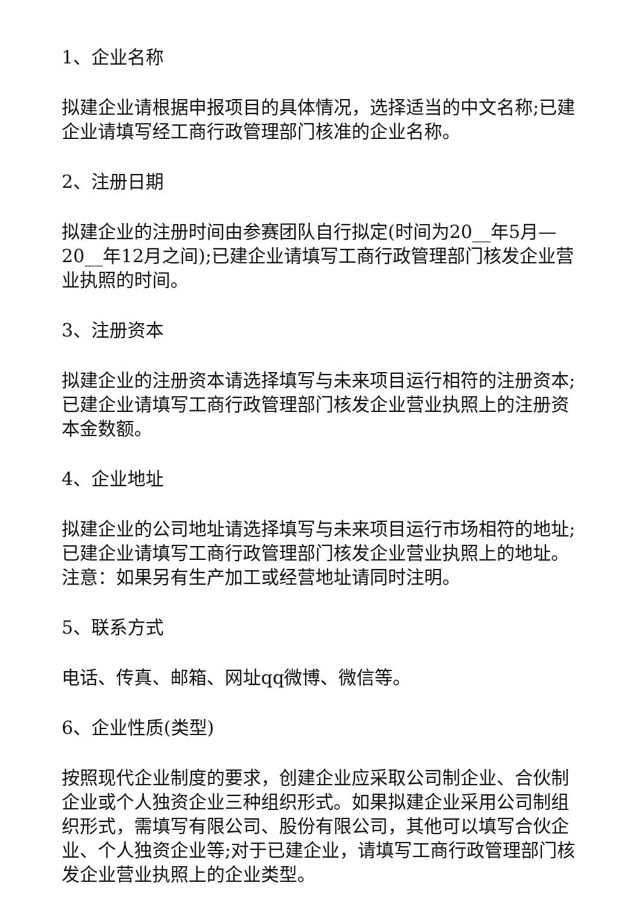1、企业名称
拟建企业请根据申报项目的具体情况，选择适当的中文名称;已建企业请填写经工商行政管理部门核准的企业名称。
2、注册日期
拟建企业的注册时间由参赛团队自行拟定(时间为20__年5月—20__年12月之间);已建企业请填写工商行政管理部门核发企业营业执照的时间。
3、注册资本
拟建企业的注册资本请选择填写与未来项目运行相符的注册资本;已建企业请填写工商行政管理部门核发企业营业执照上的注册资本金数额。
4、企业地址
拟建企业的公司地址请选择填写与未来项目运行市场相符的地址;已建企业请填写工商行政管理部门核发企业营业执照上的地址。注意：如果另有生产加工或经营地址请同时注明。
5、联系方式
电话、传真、邮箱、网址qq微博、微信等。
6、企业性质(类型)
按照现代企业制度的要求，创建企业应采取公司制企业、合伙制企业或个人独资企业三种组织形式。如果拟建企业采用公司制组织形式，需填写有限公司、股份有限公司，其他可以填写合伙企业、个人独资企业等;对于已建企业，请填写工商行政管理部门核发企业营业执照上的企业类型。